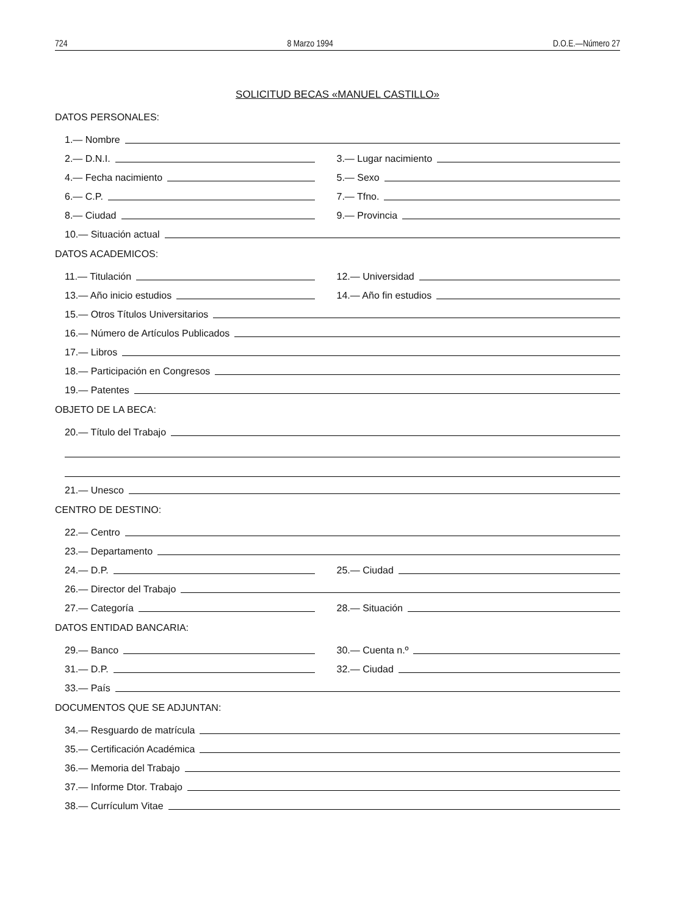724 8 Marzo 1994 D.O.E.—Número 27
SOLICITUD BECAS «MANUEL CASTILLO»
DATOS PERSONALES:
1.— Nombre
2.— D.N.I.
3.— Lugar nacimiento
4.— Fecha nacimiento
5.— Sexo
6.— C.P.
7.— Tfno.
8.— Ciudad
9.— Provincia
10.— Situación actual
DATOS ACADEMICOS:
11.— Titulación
12.— Universidad
13.— Año inicio estudios
14.— Año fin estudios
15.— Otros Títulos Universitarios
16.— Número de Artículos Publicados
17.— Libros
18.— Participación en Congresos
19.— Patentes
OBJETO DE LA BECA:
20.— Título del Trabajo
21.— Unesco
CENTRO DE DESTINO:
22.— Centro
23.— Departamento
24.— D.P.
25.— Ciudad
26.— Director del Trabajo
27.— Categoría
28.— Situación
DATOS ENTIDAD BANCARIA:
29.— Banco
30.— Cuenta n.º
31.— D.P.
32.— Ciudad
33.— País
DOCUMENTOS QUE SE ADJUNTAN:
34.— Resguardo de matrícula
35.— Certificación Académica
36.— Memoria del Trabajo
37.— Informe Dtor. Trabajo
38.— Currículum Vitae